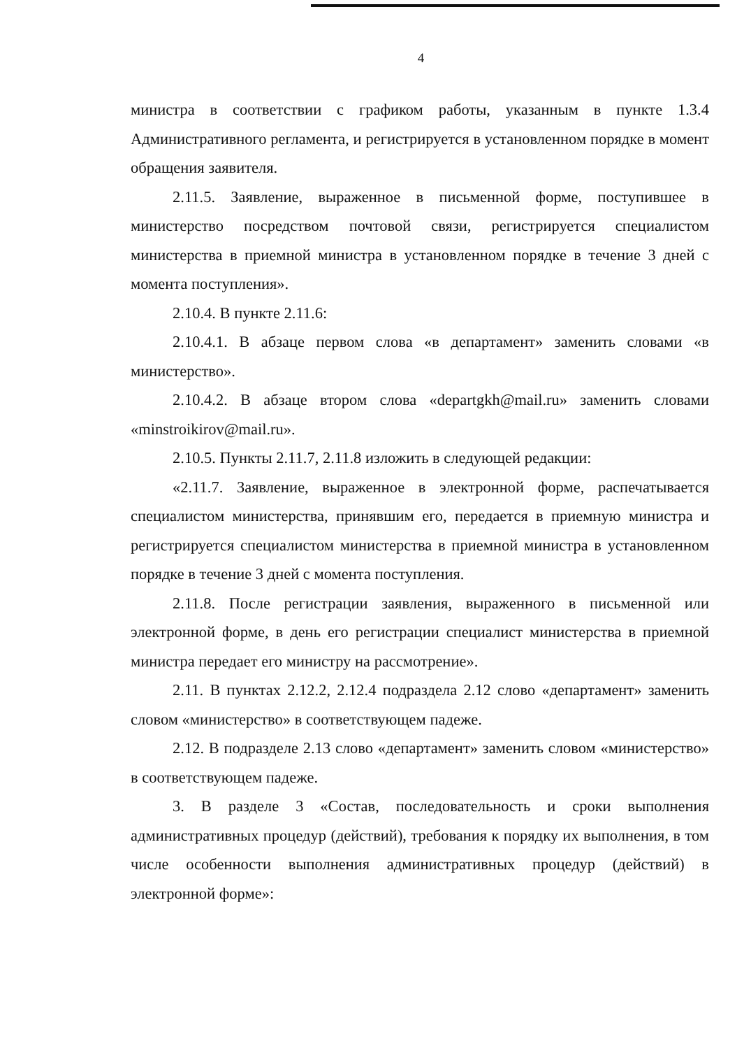4
министра в соответствии с графиком работы, указанным в пункте 1.3.4 Административного регламента, и регистрируется в установленном порядке в момент обращения заявителя.
2.11.5. Заявление, выраженное в письменной форме, поступившее в министерство посредством почтовой связи, регистрируется специалистом министерства в приемной министра в установленном порядке в течение 3 дней с момента поступления».
2.10.4. В пункте 2.11.6:
2.10.4.1. В абзаце первом слова «в департамент» заменить словами «в министерство».
2.10.4.2. В абзаце втором слова «departgkh@mail.ru» заменить словами «minstroikirov@mail.ru».
2.10.5. Пункты 2.11.7, 2.11.8 изложить в следующей редакции:
«2.11.7. Заявление, выраженное в электронной форме, распечатывается специалистом министерства, принявшим его, передается в приемную министра и регистрируется специалистом министерства в приемной министра в установленном порядке в течение 3 дней с момента поступления.
2.11.8. После регистрации заявления, выраженного в письменной или электронной форме, в день его регистрации специалист министерства в приемной министра передает его министру на рассмотрение».
2.11. В пунктах 2.12.2, 2.12.4 подраздела 2.12 слово «департамент» заменить словом «министерство» в соответствующем падеже.
2.12. В подразделе 2.13 слово «департамент» заменить словом «министерство» в соответствующем падеже.
3. В разделе 3 «Состав, последовательность и сроки выполнения административных процедур (действий), требования к порядку их выполнения, в том числе особенности выполнения административных процедур (действий) в электронной форме»: